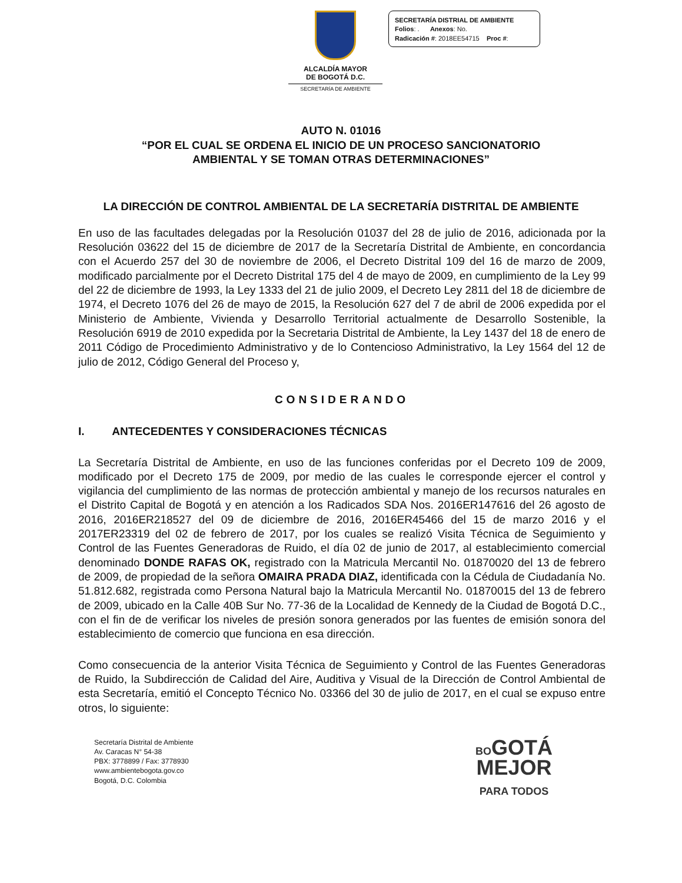ALCALDÍA MAYOR
DE BOGOTÁ D.C.
SECRETARÍA DE AMBIENTE
SECRETARÍA DISTRIAL DE AMBIENTE
Folios: . Anexos: No.
Radicación #: 2018EE54715 Proc #:
AUTO N. 01016
“POR EL CUAL SE ORDENA EL INICIO DE UN PROCESO SANCIONATORIO
AMBIENTAL Y SE TOMAN OTRAS DETERMINACIONES”
LA DIRECCIÓN DE CONTROL AMBIENTAL DE LA SECRETARÍA DISTRITAL DE AMBIENTE
En uso de las facultades delegadas por la Resolución 01037 del 28 de julio de 2016, adicionada por la Resolución 03622 del 15 de diciembre de 2017 de la Secretaría Distrital de Ambiente, en concordancia con el Acuerdo 257 del 30 de noviembre de 2006, el Decreto Distrital 109 del 16 de marzo de 2009, modificado parcialmente por el Decreto Distrital 175 del 4 de mayo de 2009, en cumplimiento de la Ley 99 del 22 de diciembre de 1993, la Ley 1333 del 21 de julio 2009, el Decreto Ley 2811 del 18 de diciembre de 1974, el Decreto 1076 del 26 de mayo de 2015, la Resolución 627 del 7 de abril de 2006 expedida por el Ministerio de Ambiente, Vivienda y Desarrollo Territorial actualmente de Desarrollo Sostenible, la Resolución 6919 de 2010 expedida por la Secretaria Distrital de Ambiente, la Ley 1437 del 18 de enero de 2011 Código de Procedimiento Administrativo y de lo Contencioso Administrativo, la Ley 1564 del 12 de julio de 2012, Código General del Proceso y,
CONSIDERANDO
I. ANTECEDENTES Y CONSIDERACIONES TÉCNICAS
La Secretaría Distrital de Ambiente, en uso de las funciones conferidas por el Decreto 109 de 2009, modificado por el Decreto 175 de 2009, por medio de las cuales le corresponde ejercer el control y vigilancia del cumplimiento de las normas de protección ambiental y manejo de los recursos naturales en el Distrito Capital de Bogotá y en atención a los Radicados SDA Nos. 2016ER147616 del 26 agosto de 2016, 2016ER218527 del 09 de diciembre de 2016, 2016ER45466 del 15 de marzo 2016 y el 2017ER23319 del 02 de febrero de 2017, por los cuales se realizó Visita Técnica de Seguimiento y Control de las Fuentes Generadoras de Ruido, el día 02 de junio de 2017, al establecimiento comercial denominado DONDE RAFAS OK, registrado con la Matricula Mercantil No. 01870020 del 13 de febrero de 2009, de propiedad de la señora OMAIRA PRADA DIAZ, identificada con la Cédula de Ciudadanía No. 51.812.682, registrada como Persona Natural bajo la Matricula Mercantil No. 01870015 del 13 de febrero de 2009, ubicado en la Calle 40B Sur No. 77-36 de la Localidad de Kennedy de la Ciudad de Bogotá D.C., con el fin de de verificar los niveles de presión sonora generados por las fuentes de emisión sonora del establecimiento de comercio que funciona en esa dirección.
Como consecuencia de la anterior Visita Técnica de Seguimiento y Control de las Fuentes Generadoras de Ruido, la Subdirección de Calidad del Aire, Auditiva y Visual de la Dirección de Control Ambiental de esta Secretaría, emitió el Concepto Técnico No. 03366 del 30 de julio de 2017, en el cual se expuso entre otros, lo siguiente:
Secretaría Distrital de Ambiente
Av. Caracas N° 54-38
PBX: 3778899 / Fax: 3778930
www.ambientebogota.gov.co
Bogotá, D.C. Colombia
BOGOTÁ
MEJOR
PARA TODOS